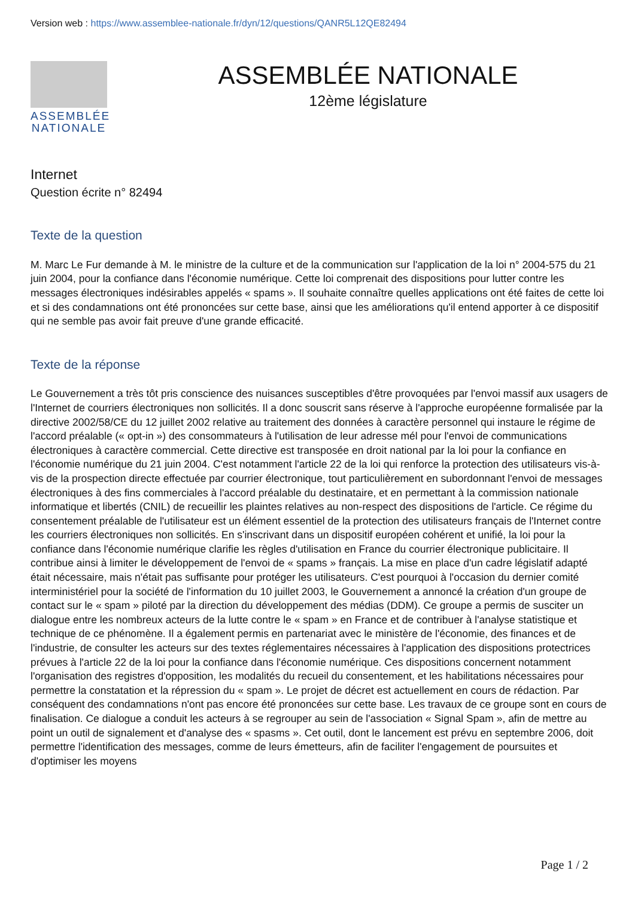Version web : https://www.assemblee-nationale.fr/dyn/12/questions/QANR5L12QE82494
ASSEMBLÉE NATIONALE
ASSEMBLÉE NATIONALE
12ème législature
Internet
Question écrite n° 82494
Texte de la question
M. Marc Le Fur demande à M. le ministre de la culture et de la communication sur l'application de la loi n° 2004-575 du 21 juin 2004, pour la confiance dans l'économie numérique. Cette loi comprenait des dispositions pour lutter contre les messages électroniques indésirables appelés « spams ». Il souhaite connaître quelles applications ont été faites de cette loi et si des condamnations ont été prononcées sur cette base, ainsi que les améliorations qu'il entend apporter à ce dispositif qui ne semble pas avoir fait preuve d'une grande efficacité.
Texte de la réponse
Le Gouvernement a très tôt pris conscience des nuisances susceptibles d'être provoquées par l'envoi massif aux usagers de l'Internet de courriers électroniques non sollicités. Il a donc souscrit sans réserve à l'approche européenne formalisée par la directive 2002/58/CE du 12 juillet 2002 relative au traitement des données à caractère personnel qui instaure le régime de l'accord préalable (« opt-in ») des consommateurs à l'utilisation de leur adresse mél pour l'envoi de communications électroniques à caractère commercial. Cette directive est transposée en droit national par la loi pour la confiance en l'économie numérique du 21 juin 2004. C'est notamment l'article 22 de la loi qui renforce la protection des utilisateurs vis-à-vis de la prospection directe effectuée par courrier électronique, tout particulièrement en subordonnant l'envoi de messages électroniques à des fins commerciales à l'accord préalable du destinataire, et en permettant à la commission nationale informatique et libertés (CNIL) de recueillir les plaintes relatives au non-respect des dispositions de l'article. Ce régime du consentement préalable de l'utilisateur est un élément essentiel de la protection des utilisateurs français de l'Internet contre les courriers électroniques non sollicités. En s'inscrivant dans un dispositif européen cohérent et unifié, la loi pour la confiance dans l'économie numérique clarifie les règles d'utilisation en France du courrier électronique publicitaire. Il contribue ainsi à limiter le développement de l'envoi de « spams » français. La mise en place d'un cadre législatif adapté était nécessaire, mais n'était pas suffisante pour protéger les utilisateurs. C'est pourquoi à l'occasion du dernier comité interministériel pour la société de l'information du 10 juillet 2003, le Gouvernement a annoncé la création d'un groupe de contact sur le « spam » piloté par la direction du développement des médias (DDM). Ce groupe a permis de susciter un dialogue entre les nombreux acteurs de la lutte contre le « spam » en France et de contribuer à l'analyse statistique et technique de ce phénomène. Il a également permis en partenariat avec le ministère de l'économie, des finances et de l'industrie, de consulter les acteurs sur des textes réglementaires nécessaires à l'application des dispositions protectrices prévues à l'article 22 de la loi pour la confiance dans l'économie numérique. Ces dispositions concernent notamment l'organisation des registres d'opposition, les modalités du recueil du consentement, et les habilitations nécessaires pour permettre la constatation et la répression du « spam ». Le projet de décret est actuellement en cours de rédaction. Par conséquent des condamnations n'ont pas encore été prononcées sur cette base. Les travaux de ce groupe sont en cours de finalisation. Ce dialogue a conduit les acteurs à se regrouper au sein de l'association « Signal Spam », afin de mettre au point un outil de signalement et d'analyse des « spasms ». Cet outil, dont le lancement est prévu en septembre 2006, doit permettre l'identification des messages, comme de leurs émetteurs, afin de faciliter l'engagement de poursuites et d'optimiser les moyens
Page 1 / 2